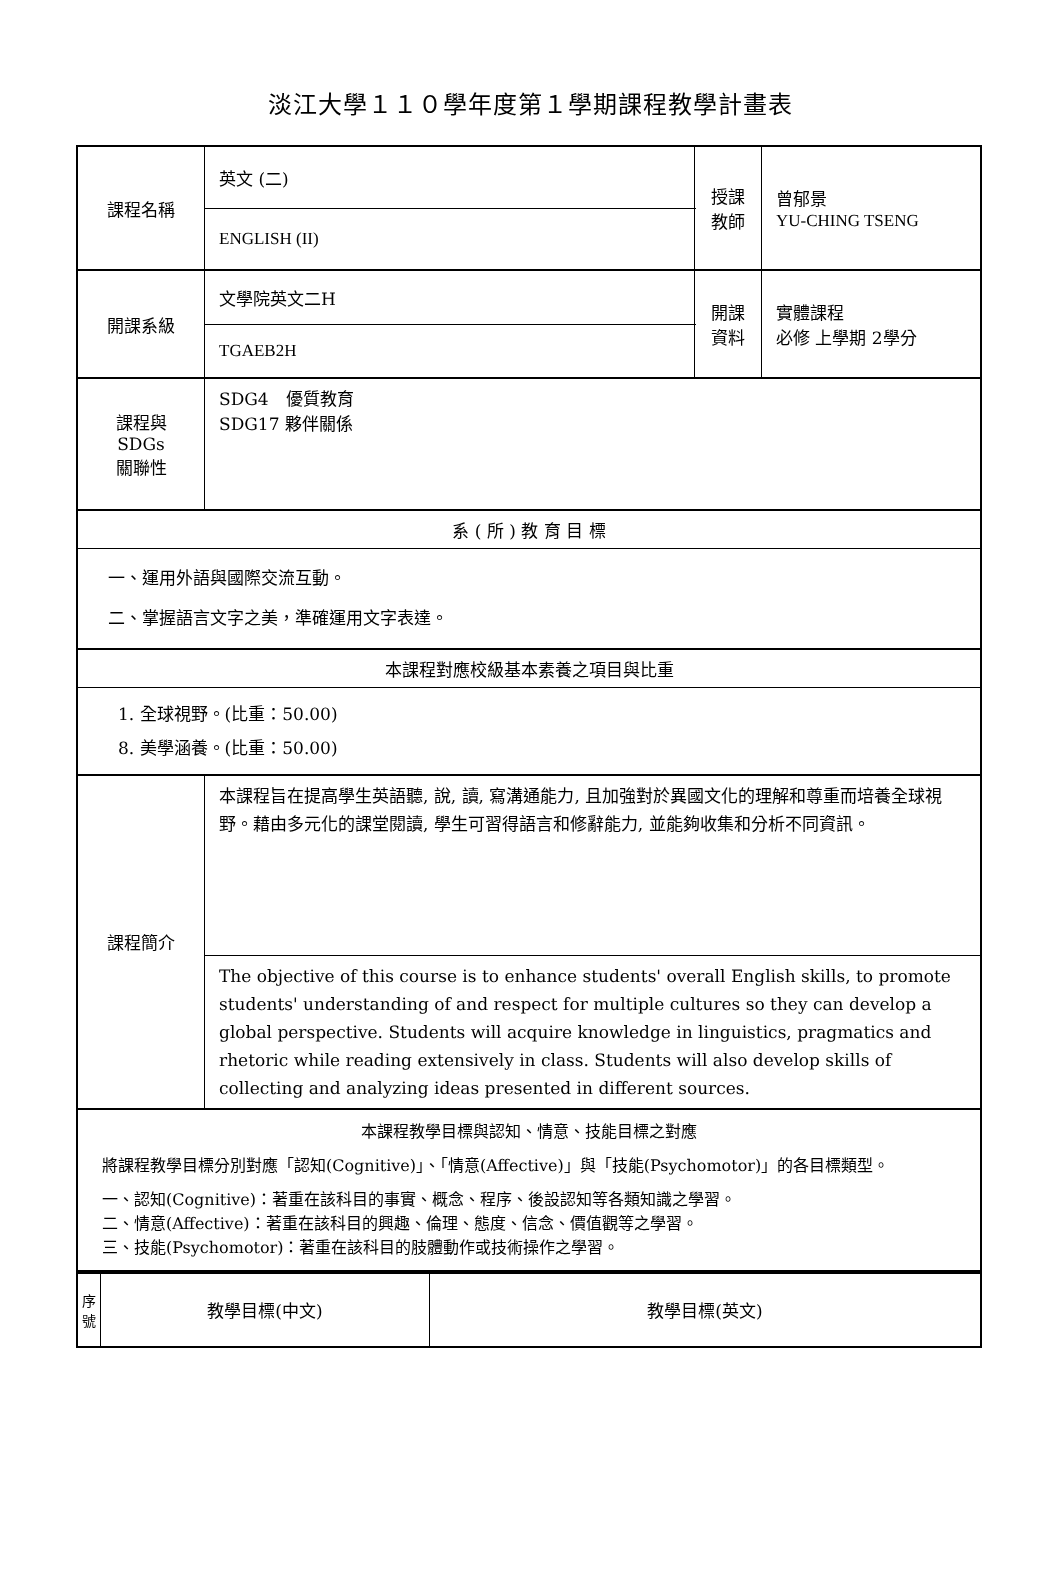淡江大學１１０學年度第１學期課程教學計畫表
| 課程名稱 | 英文 (二) | 授課 教師 | 曾郁景 YU-CHING TSENG |
| | ENGLISH (II) | | |
| 開課系級 | 文學院英文二H | 開課 資料 | 實體課程 必修 上學期 2學分 |
| | TGAEB2H | | |
| 課程與SDGs 關聯性 | SDG4 優質教育 SDG17 夥伴關係 | | |
| 系 ( 所 ) 教 育 目 標 | | | |
| 一、運用外語與國際交流互動。 二、掌握語言文字之美，準確運用文字表達。 | | | |
| 本課程對應校級基本素養之項目與比重 | | | |
| 1. 全球視野。(比重：50.00) 8. 美學涵養。(比重：50.00) | | | |
| 課程簡介 | 本課程旨在提高學生英語聽, 說, 讀, 寫溝通能力, 且加強對於異國文化的理解和尊重而培養全球視野。藉由多元化的課堂閱讀, 學生可習得語言和修辭能力, 並能夠收集和分析不同資訊。 | | |
| | The objective of this course is to enhance students' overall English skills, to promote students' understanding of and respect for multiple cultures so they can develop a global perspective. Students will acquire knowledge in linguistics, pragmatics and rhetoric while reading extensively in class. Students will also develop skills of collecting and analyzing ideas presented in different sources. | | |
| 本課程教學目標與認知、情意、技能目標之對應 將課程教學目標分別對應「認知(Cognitive)」、「情意(Affective)」與「技能(Psychomotor)」的各目標類型。 一、認知(Cognitive)：著重在該科目的事實、概念、程序、後設認知等各類知識之學習。 二、情意(Affective)：著重在該科目的興趣、倫理、態度、信念、價值觀等之學習。 三、技能(Psychomotor)：著重在該科目的肢體動作或技術操作之學習。 | | | |
| 序 號 | 教學目標(中文) | 教學目標(英文) |